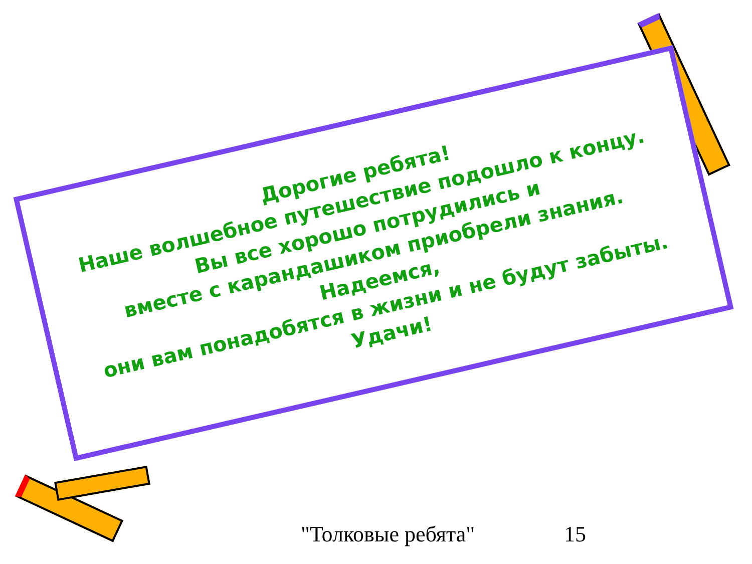Дорогие ребята!
Наше волшебное путешествие подошло к концу.
Вы все хорошо потрудились и
вместе с карандашиком приобрели знания.
Надеемся,
они вам понадобятся в жизни и не будут забыты.
Удачи!
"Толковые ребята" 15